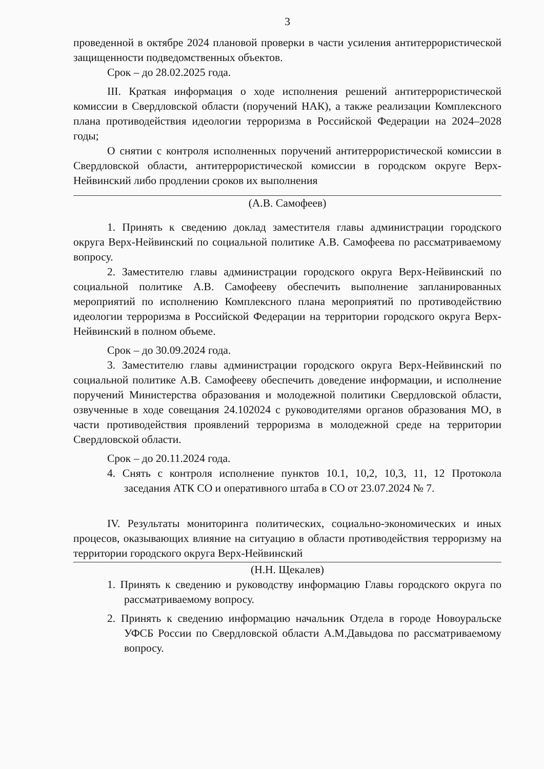3
проведенной в октябре 2024 плановой проверки в части усиления антитеррористической защищенности подведомственных объектов.
Срок – до 28.02.2025 года.
III. Краткая информация о ходе исполнения решений антитеррористической комиссии в Свердловской области (поручений НАК), а также реализации Комплексного плана противодействия идеологии терроризма в Российской Федерации на 2024–2028 годы;
О снятии с контроля исполненных поручений антитеррористической комиссии в Свердловской области, антитеррористической комиссии в городском округе Верх-Нейвинский либо продлении сроков их выполнения
(А.В. Самофеев)
1. Принять к сведению доклад заместителя главы администрации городского округа Верх-Нейвинский по социальной политике А.В. Самофеева по рассматриваемому вопросу.
2. Заместителю главы администрации городского округа Верх-Нейвинский по социальной политике А.В. Самофееву обеспечить выполнение запланированных мероприятий по исполнению Комплексного плана мероприятий по противодействию идеологии терроризма в Российской Федерации на территории городского округа Верх-Нейвинский в полном объеме.
Срок – до 30.09.2024 года.
3. Заместителю главы администрации городского округа Верх-Нейвинский по социальной политике А.В. Самофееву обеспечить доведение информации, и исполнение поручений Министерства образования и молодежной политики Свердловской области, озвученные в ходе совещания 24.102024 с руководителями органов образования МО, в части противодействия проявлений терроризма в молодежной среде на территории Свердловской области.
Срок – до 20.11.2024 года.
4. Снять с контроля исполнение пунктов 10.1, 10,2, 10,3, 11, 12 Протокола заседания АТК СО и оперативного штаба в СО от 23.07.2024 № 7.
IV. Результаты мониторинга политических, социально-экономических и иных процесов, оказывающих влияние на ситуацию в области противодействия терроризму на территории городского округа Верх-Нейвинский
(Н.Н. Щекалев)
1. Принять к сведению и руководству информацию Главы городского округа по рассматриваемому вопросу.
2. Принять к сведению информацию начальник Отдела в городе Новоуральске УФСБ России по Свердловской области А.М.Давыдова по рассматриваемому вопросу.